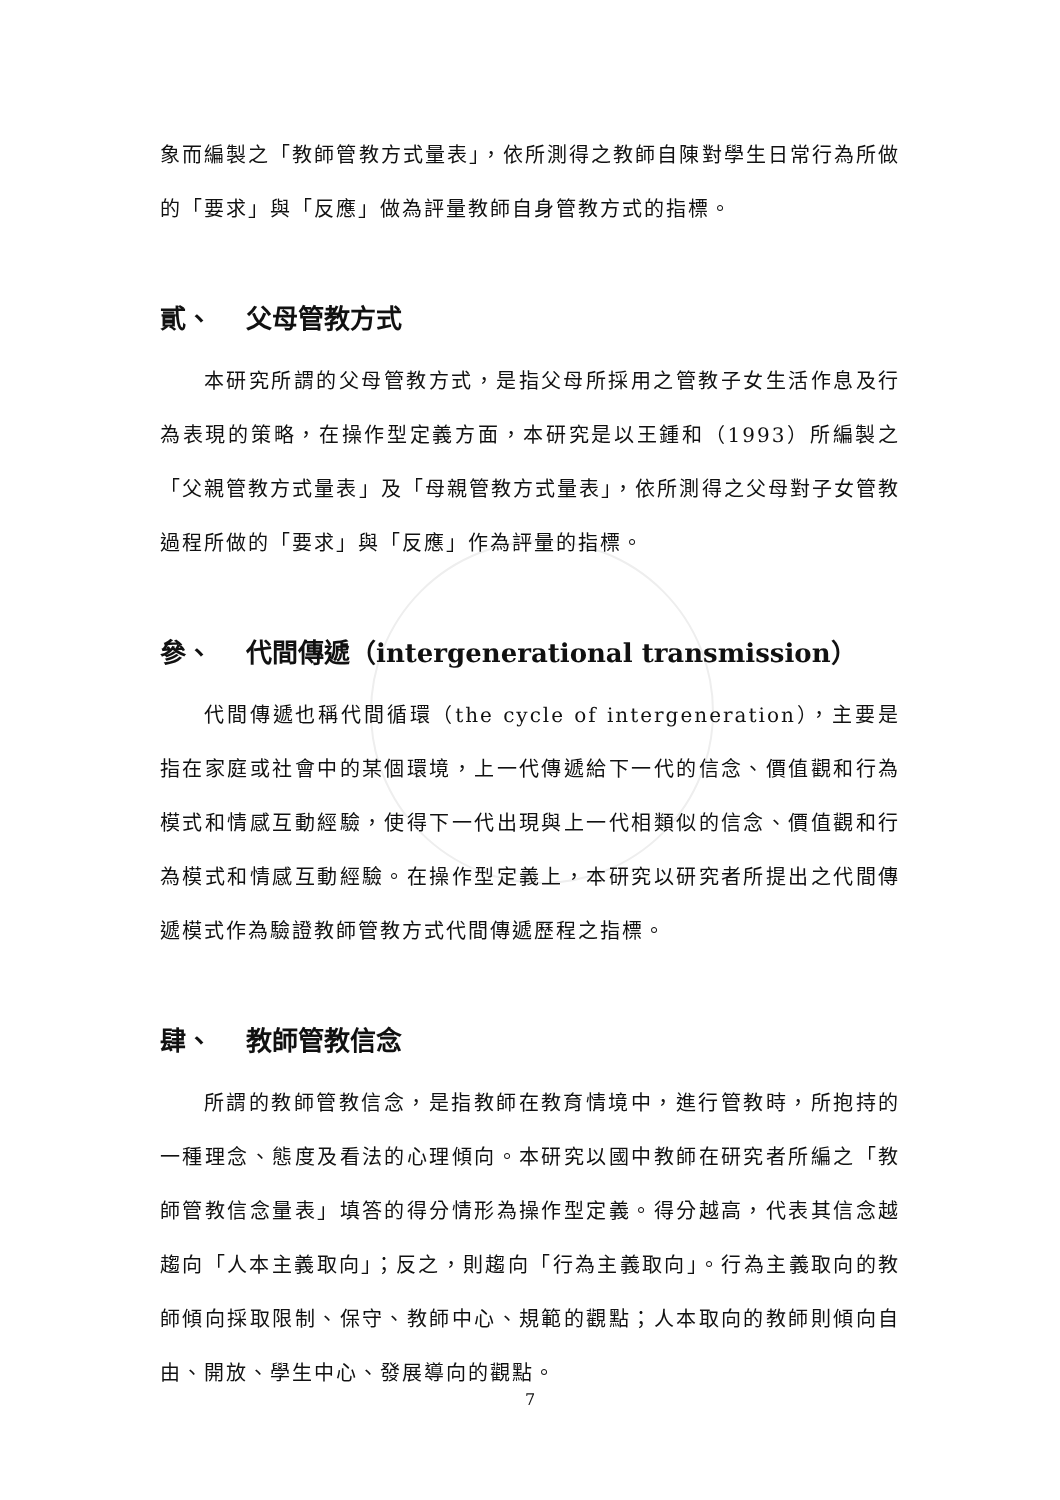象而編製之「教師管教方式量表」，依所測得之教師自陳對學生日常行為所做的「要求」與「反應」做為評量教師自身管教方式的指標。
貳、 父母管教方式
本研究所謂的父母管教方式，是指父母所採用之管教子女生活作息及行為表現的策略，在操作型定義方面，本研究是以王鍾和（1993）所編製之「父親管教方式量表」及「母親管教方式量表」，依所測得之父母對子女管教過程所做的「要求」與「反應」作為評量的指標。
參、 代間傳遞（intergenerational transmission）
代間傳遞也稱代間循環（the cycle of intergeneration），主要是指在家庭或社會中的某個環境，上一代傳遞給下一代的信念、價值觀和行為模式和情感互動經驗，使得下一代出現與上一代相類似的信念、價值觀和行為模式和情感互動經驗。在操作型定義上，本研究以研究者所提出之代間傳遞模式作為驗證教師管教方式代間傳遞歷程之指標。
肆、 教師管教信念
所謂的教師管教信念，是指教師在教育情境中，進行管教時，所抱持的一種理念、態度及看法的心理傾向。本研究以國中教師在研究者所編之「教師管教信念量表」填答的得分情形為操作型定義。得分越高，代表其信念越趨向「人本主義取向」；反之，則趨向「行為主義取向」。行為主義取向的教師傾向採取限制、保守、教師中心、規範的觀點；人本取向的教師則傾向自由、開放、學生中心、發展導向的觀點。
7